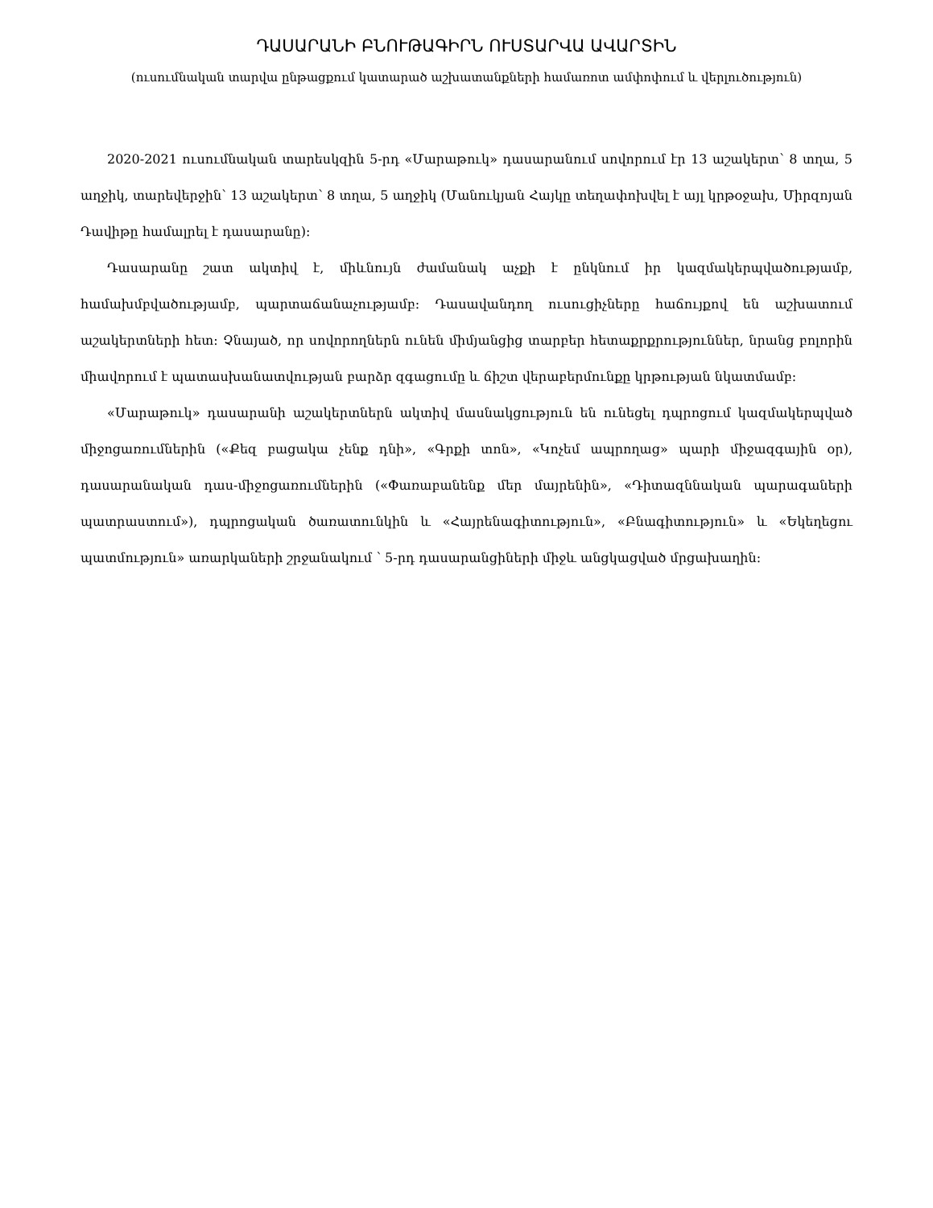ԴԱՍԱՐԱՆԻ ԲՆՈՒԹԱԳԻՐՆ ՈՒՍՏԱՐՎԱ ԱՎԱՐՏԻՆ
(ուսումնական տարվա ընթացքում կատարած աշխատանքների համառոտ ամփոփում և վերլուծություն)
2020-2021 ուսումնական տարեսկզին 5-րդ «Մարաթուկ» դասարանում սովորում էր 13 աշակերտ՝ 8 տղա, 5 աղջիկ, տարեվերջին՝ 13 աշակերտ՝ 8 տղա, 5 աղջիկ (Մանուկյան Հայկը տեղափոխվել է այլ կրթօջախ, Միրզոյան Դավիթը համալրել է դասարանը):
Դասարանը շատ ակտիվ է, միևնույն ժամանակ աչքի է ընկնում իր կազմակերպվածությամբ, համախմբվածությամբ, պարտաճանաչությամբ: Դասավանդող ուսուցիչները հաճույքով են աշխատում աշակերտների հետ: Չնայած, որ սովորողներն ունեն միմյանցից տարբեր հետաքրքրություններ, նրանց բոլորին միավորում է պատասխանատվության բարձր զգացումը և ճիշտ վերաբերմունքը կրթության նկատմամբ:
«Մարաթուկ» դասարանի աշակերտներն ակտիվ մասնակցություն են ունեցել դպրոցում կազմակերպված միջոցառումներին («Քեզ բացակա չենք դնի», «Գրքի տոն», «Կոչեմ ապրողաց» պարի միջազգային օր), դասարանական դաս-միջոցառումներին («Փառաբանենք մեր մայրենին», «Դիտազննական պարագաների պատրաստում»), դպրոցական ծառատունկին և «Հայրենագիտություն», «Բնագիտություն» և «Եկեղեցու պատմություն» առարկաների շրջանակում ՝ 5-րդ դասարանցիների միջև անցկացված մրցախաղին: